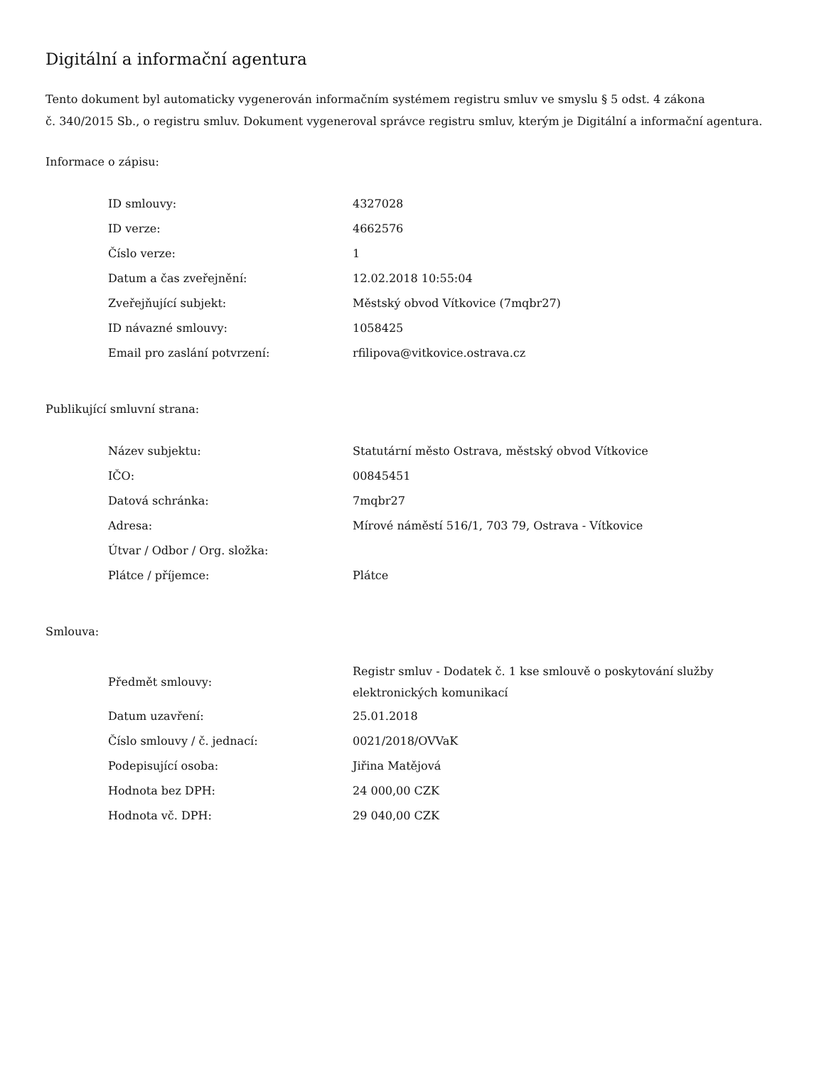Digitální a informační agentura
Tento dokument byl automaticky vygenerován informačním systémem registru smluv ve smyslu § 5 odst. 4 zákona
č. 340/2015 Sb., o registru smluv. Dokument vygeneroval správce registru smluv, kterým je Digitální a informační agentura.
Informace o zápisu:
| ID smlouvy: | 4327028 |
| ID verze: | 4662576 |
| Číslo verze: | 1 |
| Datum a čas zveřejnění: | 12.02.2018 10:55:04 |
| Zveřejňující subjekt: | Městský obvod Vítkovice (7mqbr27) |
| ID návazné smlouvy: | 1058425 |
| Email pro zaslání potvrzení: | rfilipova@vitkovice.ostrava.cz |
Publikující smluvní strana:
| Název subjektu: | Statutární město Ostrava, městský obvod Vítkovice |
| IČO: | 00845451 |
| Datová schránka: | 7mqbr27 |
| Adresa: | Mírové náměstí 516/1, 703 79, Ostrava - Vítkovice |
| Útvar / Odbor / Org. složka: | |
| Plátce / příjemce: | Plátce |
Smlouva:
| Předmět smlouvy: | Registr smluv - Dodatek č. 1 kse smlouvě o poskytování služby elektronických komunikací |
| Datum uzavření: | 25.01.2018 |
| Číslo smlouvy / č. jednací: | 0021/2018/OVVaK |
| Podepisující osoba: | Jiřina Matějová |
| Hodnota bez DPH: | 24 000,00 CZK |
| Hodnota vč. DPH: | 29 040,00 CZK |